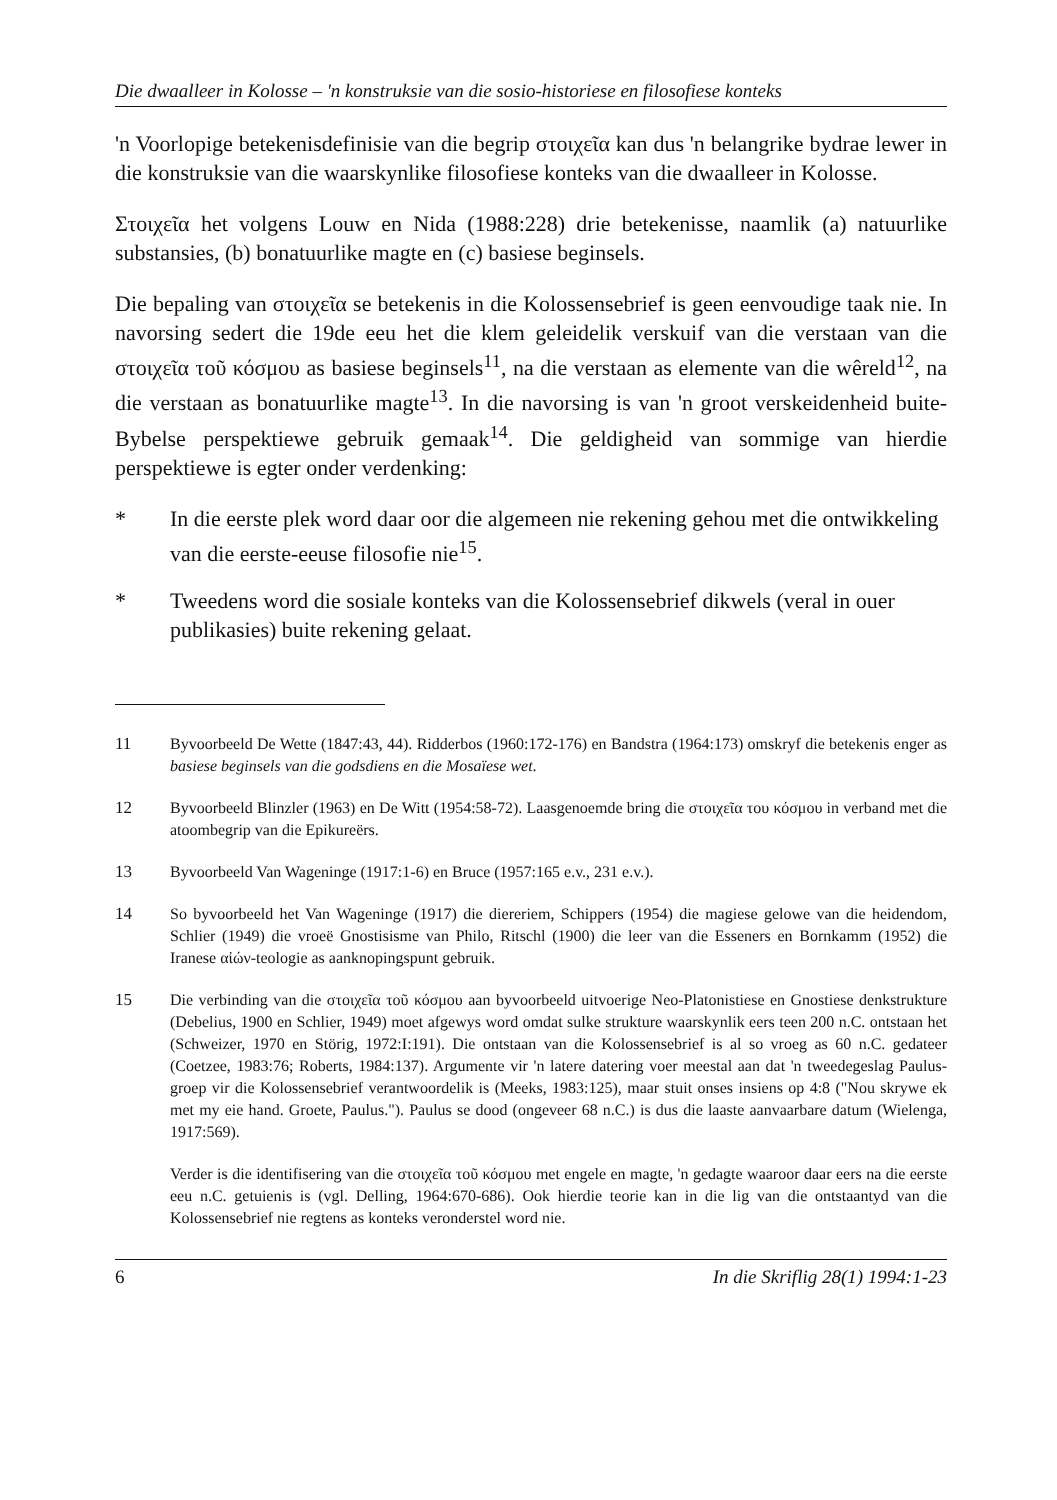Die dwaalleer in Kolosse – 'n konstruksie van die sosio-historiese en filosofiese konteks
'n Voorlopige betekenisdefinisie van die begrip στοιχεῖα kan dus 'n belangrike bydrae lewer in die konstruksie van die waarskynlike filosofiese konteks van die dwaalleer in Kolosse.
Στοιχεῖα het volgens Louw en Nida (1988:228) drie betekenisse, naamlik (a) natuurlike substansies, (b) bonatuurlike magte en (c) basiese beginsels.
Die bepaling van στοιχεῖα se betekenis in die Kolossensebrief is geen eenvoudige taak nie. In navorsing sedert die 19de eeu het die klem geleidelik verskuif van die verstaan van die στοιχεῖα τοῦ κόσμου as basiese beginsels<sup>11</sup>, na die verstaan as elemente van die wêreld<sup>12</sup>, na die verstaan as bonatuurlike magte<sup>13</sup>. In die navorsing is van 'n groot verskeidenheid buite-Bybelse perspektiewe gebruik gemaak<sup>14</sup>. Die geldigheid van sommige van hierdie perspektiewe is egter onder verdenking:
* In die eerste plek word daar oor die algemeen nie rekening gehou met die ontwikkeling van die eerste-eeuse filosofie nie<sup>15</sup>.
* Tweedens word die sosiale konteks van die Kolossensebrief dikwels (veral in ouer publikasies) buite rekening gelaat.
11 Byvoorbeeld De Wette (1847:43, 44). Ridderbos (1960:172-176) en Bandstra (1964:173) omskryf die betekenis enger as basiese beginsels van die godsdiens en die Mosaïese wet.
12 Byvoorbeeld Blinzler (1963) en De Witt (1954:58-72). Laasgenoemde bring die στοιχεῖα του κόσμου in verband met die atoombegrip van die Epikureërs.
13 Byvoorbeeld Van Wageninge (1917:1-6) en Bruce (1957:165 e.v., 231 e.v.).
14 So byvoorbeeld het Van Wageninge (1917) die diereriem, Schippers (1954) die magiese gelowe van die heidendom, Schlier (1949) die vroeë Gnostisisme van Philo, Ritschl (1900) die leer van die Esseners en Bornkamm (1952) die Iranese αἰών-teologie as aanknopingspunt gebruik.
15 Die verbinding van die στοιχεῖα τοῦ κόσμου aan byvoorbeeld uitvoerige Neo-Platonistiese en Gnostiese denkstrukture (Debelius, 1900 en Schlier, 1949) moet afgewys word omdat sulke strukture waarskynlik eers teen 200 n.C. ontstaan het (Schweizer, 1970 en Störig, 1972:I:191). Die ontstaan van die Kolossensebrief is al so vroeg as 60 n.C. gedateer (Coetzee, 1983:76; Roberts, 1984:137). Argumente vir 'n latere datering voer meestal aan dat 'n tweedegeslag Paulus-groep vir die Kolossensebrief verantwoordelik is (Meeks, 1983:125), maar stuit onses insiens op 4:8 ("Nou skrywe ek met my eie hand. Groete, Paulus."). Paulus se dood (ongeveer 68 n.C.) is dus die laaste aanvaarbare datum (Wielenga, 1917:569).
Verder is die identifisering van die στοιχεῖα τοῦ κόσμου met engele en magte, 'n gedagte waaroor daar eers na die eerste eeu n.C. getuienis is (vgl. Delling, 1964:670-686). Ook hierdie teorie kan in die lig van die ontstaantyd van die Kolossensebrief nie regtens as konteks veronderstel word nie.
6 In die Skriflig 28(1) 1994:1-23